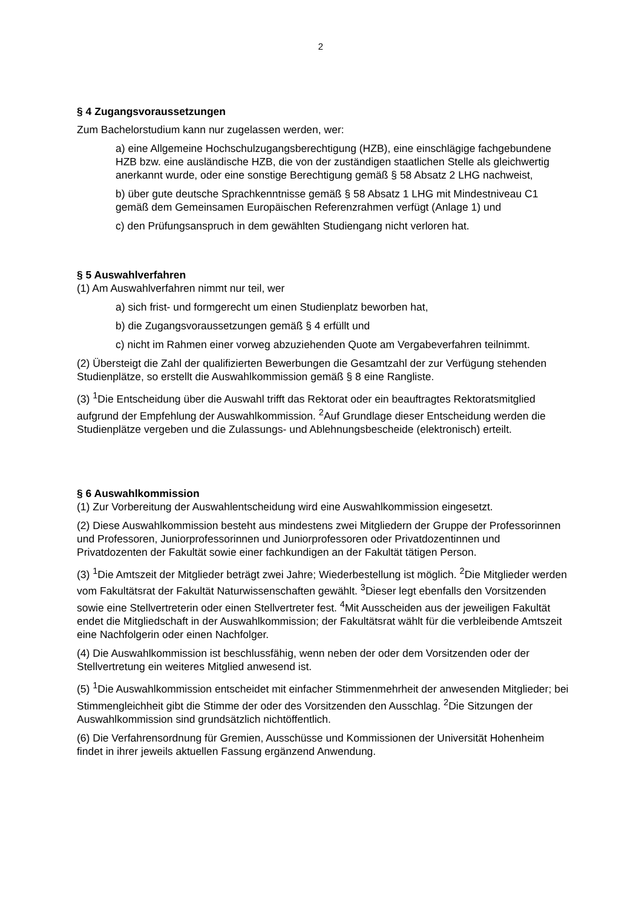2
§ 4 Zugangsvoraussetzungen
Zum Bachelorstudium kann nur zugelassen werden, wer:
a) eine Allgemeine Hochschulzugangsberechtigung (HZB), eine einschlägige fachgebundene HZB bzw. eine ausländische HZB, die von der zuständigen staatlichen Stelle als gleichwertig anerkannt wurde, oder eine sonstige Berechtigung gemäß § 58 Absatz 2 LHG nachweist,
b) über gute deutsche Sprachkenntnisse gemäß § 58 Absatz 1 LHG mit Mindestniveau C1 gemäß dem Gemeinsamen Europäischen Referenzrahmen verfügt (Anlage 1) und
c) den Prüfungsanspruch in dem gewählten Studiengang nicht verloren hat.
§ 5 Auswahlverfahren
(1) Am Auswahlverfahren nimmt nur teil, wer
a) sich frist- und formgerecht um einen Studienplatz beworben hat,
b) die Zugangsvoraussetzungen gemäß § 4 erfüllt und
c) nicht im Rahmen einer vorweg abzuziehenden Quote am Vergabeverfahren teilnimmt.
(2) Übersteigt die Zahl der qualifizierten Bewerbungen die Gesamtzahl der zur Verfügung stehenden Studienplätze, so erstellt die Auswahlkommission gemäß § 8 eine Rangliste.
(3) <sup>1</sup>Die Entscheidung über die Auswahl trifft das Rektorat oder ein beauftragtes Rektoratsmitglied aufgrund der Empfehlung der Auswahlkommission. <sup>2</sup>Auf Grundlage dieser Entscheidung werden die Studienplätze vergeben und die Zulassungs- und Ablehnungsbescheide (elektronisch) erteilt.
§ 6 Auswahlkommission
(1) Zur Vorbereitung der Auswahlentscheidung wird eine Auswahlkommission eingesetzt.
(2) Diese Auswahlkommission besteht aus mindestens zwei Mitgliedern der Gruppe der Professorinnen und Professoren, Juniorprofessorinnen und Juniorprofessoren oder Privatdozentinnen und Privatdozenten der Fakultät sowie einer fachkundigen an der Fakultät tätigen Person.
(3) <sup>1</sup>Die Amtszeit der Mitglieder beträgt zwei Jahre; Wiederbestellung ist möglich. <sup>2</sup>Die Mitglieder werden vom Fakultätsrat der Fakultät Naturwissenschaften gewählt. <sup>3</sup>Dieser legt ebenfalls den Vorsitzenden sowie eine Stellvertreterin oder einen Stellvertreter fest. <sup>4</sup>Mit Ausscheiden aus der jeweiligen Fakultät endet die Mitgliedschaft in der Auswahlkommission; der Fakultätsrat wählt für die verbleibende Amtszeit eine Nachfolgerin oder einen Nachfolger.
(4) Die Auswahlkommission ist beschlussfähig, wenn neben der oder dem Vorsitzenden oder der Stellvertretung ein weiteres Mitglied anwesend ist.
(5) <sup>1</sup>Die Auswahlkommission entscheidet mit einfacher Stimmenmehrheit der anwesenden Mitglieder; bei Stimmengleichheit gibt die Stimme der oder des Vorsitzenden den Ausschlag. <sup>2</sup>Die Sitzungen der Auswahlkommission sind grundsätzlich nichtöffentlich.
(6) Die Verfahrensordnung für Gremien, Ausschüsse und Kommissionen der Universität Hohenheim findet in ihrer jeweils aktuellen Fassung ergänzend Anwendung.